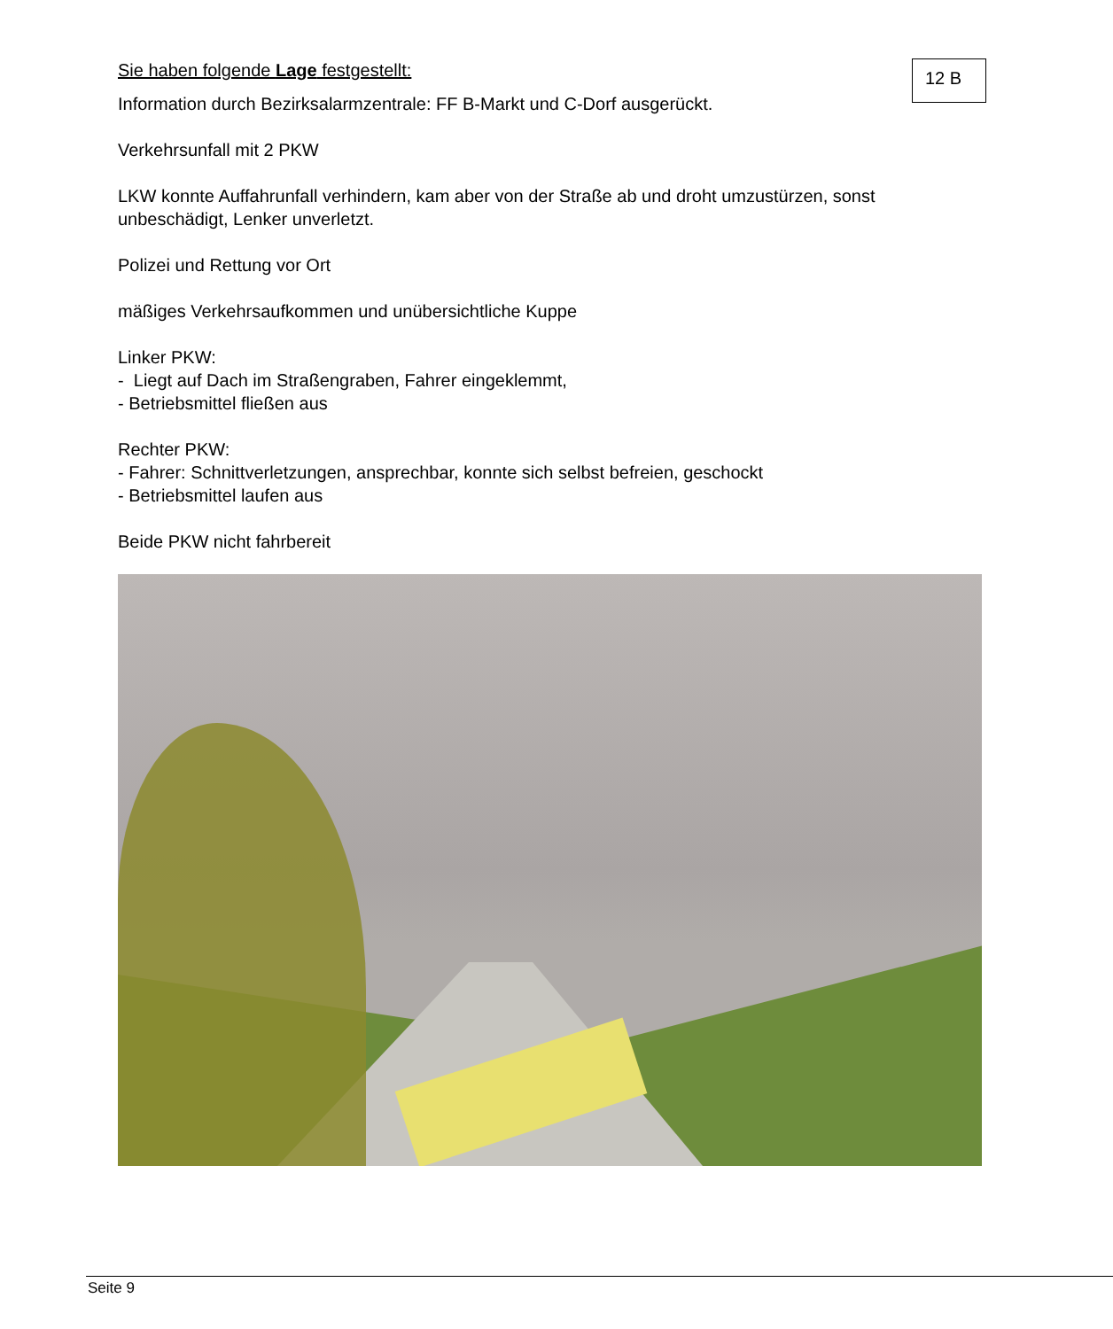Sie haben folgende Lage festgestellt:
12 B
Information durch Bezirksalarmzentrale: FF B-Markt und C-Dorf ausgerückt.
Verkehrsunfall mit 2 PKW
LKW konnte Auffahrunfall verhindern, kam aber von der Straße ab und droht umzustürzen, sonst unbeschädigt, Lenker unverletzt.
Polizei und Rettung vor Ort
mäßiges Verkehrsaufkommen und unübersichtliche Kuppe
Linker PKW:
- Liegt auf Dach im Straßengraben, Fahrer eingeklemmt,
- Betriebsmittel fließen aus
Rechter PKW:
- Fahrer: Schnittverletzungen, ansprechbar, konnte sich selbst befreien, geschockt
- Betriebsmittel laufen aus
Beide PKW nicht fahrbereit
Seite 9